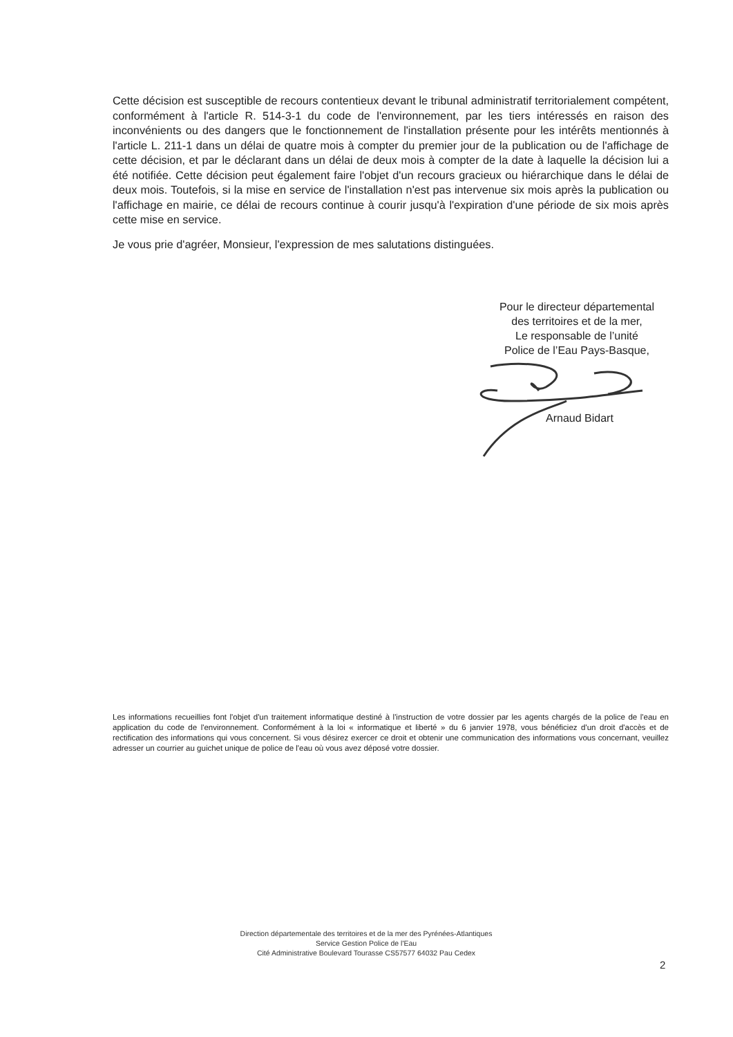Cette décision est susceptible de recours contentieux devant le tribunal administratif territorialement compétent, conformément à l'article R. 514-3-1 du code de l'environnement, par les tiers intéressés en raison des inconvénients ou des dangers que le fonctionnement de l'installation présente pour les intérêts mentionnés à l'article L. 211-1 dans un délai de quatre mois à compter du premier jour de la publication ou de l'affichage de cette décision, et par le déclarant dans un délai de deux mois à compter de la date à laquelle la décision lui a été notifiée. Cette décision peut également faire l'objet d'un recours gracieux ou hiérarchique dans le délai de deux mois. Toutefois, si la mise en service de l'installation n'est pas intervenue six mois après la publication ou l'affichage en mairie, ce délai de recours continue à courir jusqu'à l'expiration d'une période de six mois après cette mise en service.
Je vous prie d'agréer, Monsieur, l'expression de mes salutations distinguées.
Pour le directeur départemental
des territoires et de la mer,
Le responsable de l’unité
Police de l’Eau Pays-Basque,
Arnaud Bidart
Les informations recueillies font l'objet d'un traitement informatique destiné à l'instruction de votre dossier par les agents chargés de la police de l'eau en application du code de l'environnement. Conformément à la loi « informatique et liberté » du 6 janvier 1978, vous bénéficiez d'un droit d'accès et de rectification des informations qui vous concernent. Si vous désirez exercer ce droit et obtenir une communication des informations vous concernant, veuillez adresser un courrier au guichet unique de police de l'eau où vous avez déposé votre dossier.
Direction départementale des territoires et de la mer des Pyrénées-Atlantiques
Service Gestion Police de l'Eau
Cité Administrative Boulevard Tourasse CS57577 64032 Pau Cedex
2